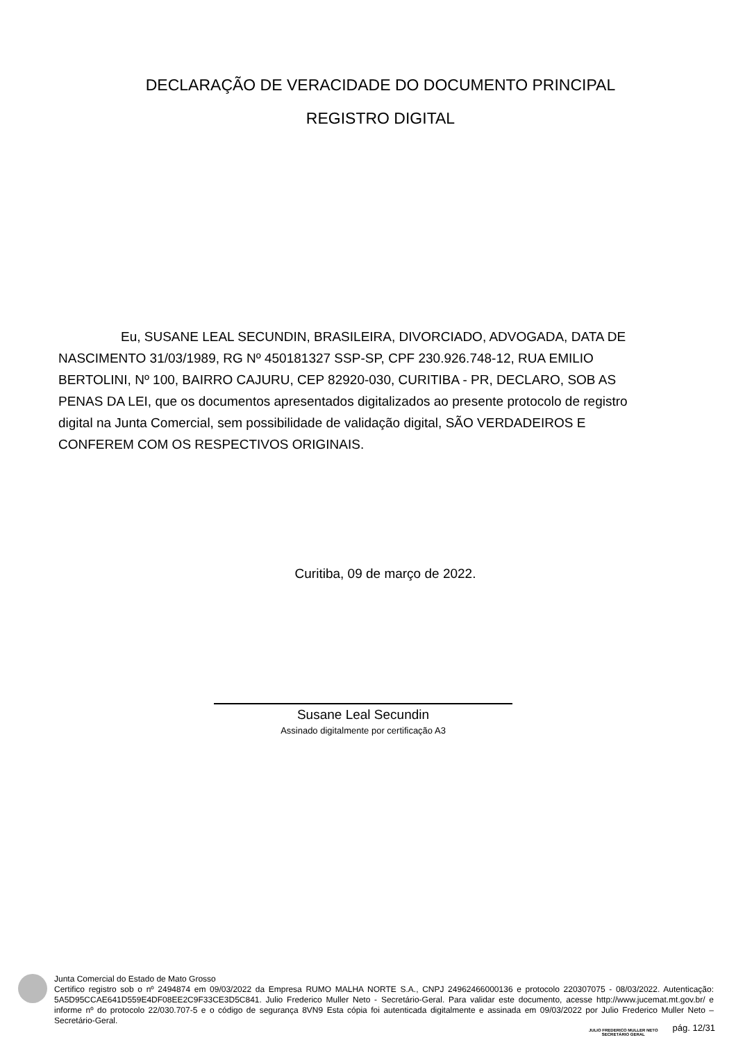DECLARAÇÃO DE VERACIDADE DO DOCUMENTO PRINCIPAL
REGISTRO DIGITAL
Eu, SUSANE LEAL SECUNDIN, BRASILEIRA, DIVORCIADO, ADVOGADA, DATA DE NASCIMENTO 31/03/1989, RG Nº 450181327 SSP-SP, CPF 230.926.748-12, RUA EMILIO BERTOLINI, Nº 100, BAIRRO CAJURU, CEP 82920-030, CURITIBA - PR, DECLARO, SOB AS PENAS DA LEI, que os documentos apresentados digitalizados ao presente protocolo de registro digital na Junta Comercial, sem possibilidade de validação digital, SÃO VERDADEIROS E CONFEREM COM OS RESPECTIVOS ORIGINAIS.
Curitiba, 09 de março de 2022.
Susane Leal Secundin
Assinado digitalmente por certificação A3
Junta Comercial do Estado de Mato Grosso
Certifico registro sob o nº 2494874 em 09/03/2022 da Empresa RUMO MALHA NORTE S.A., CNPJ 24962466000136 e protocolo 220307075 - 08/03/2022. Autenticação: 5A5D95CCAE641D559E4DF08EE2C9F33CE3D5C841. Julio Frederico Muller Neto - Secretário-Geral. Para validar este documento, acesse http://www.jucemat.mt.gov.br/ e informe nº do protocolo 22/030.707-5 e o código de segurança 8VN9 Esta cópia foi autenticada digitalmente e assinada em 09/03/2022 por Julio Frederico Muller Neto – Secretário-Geral.
JULIO FREDERICO MULLER NETO
SECRETÁRIO GERAL
pág. 12/31